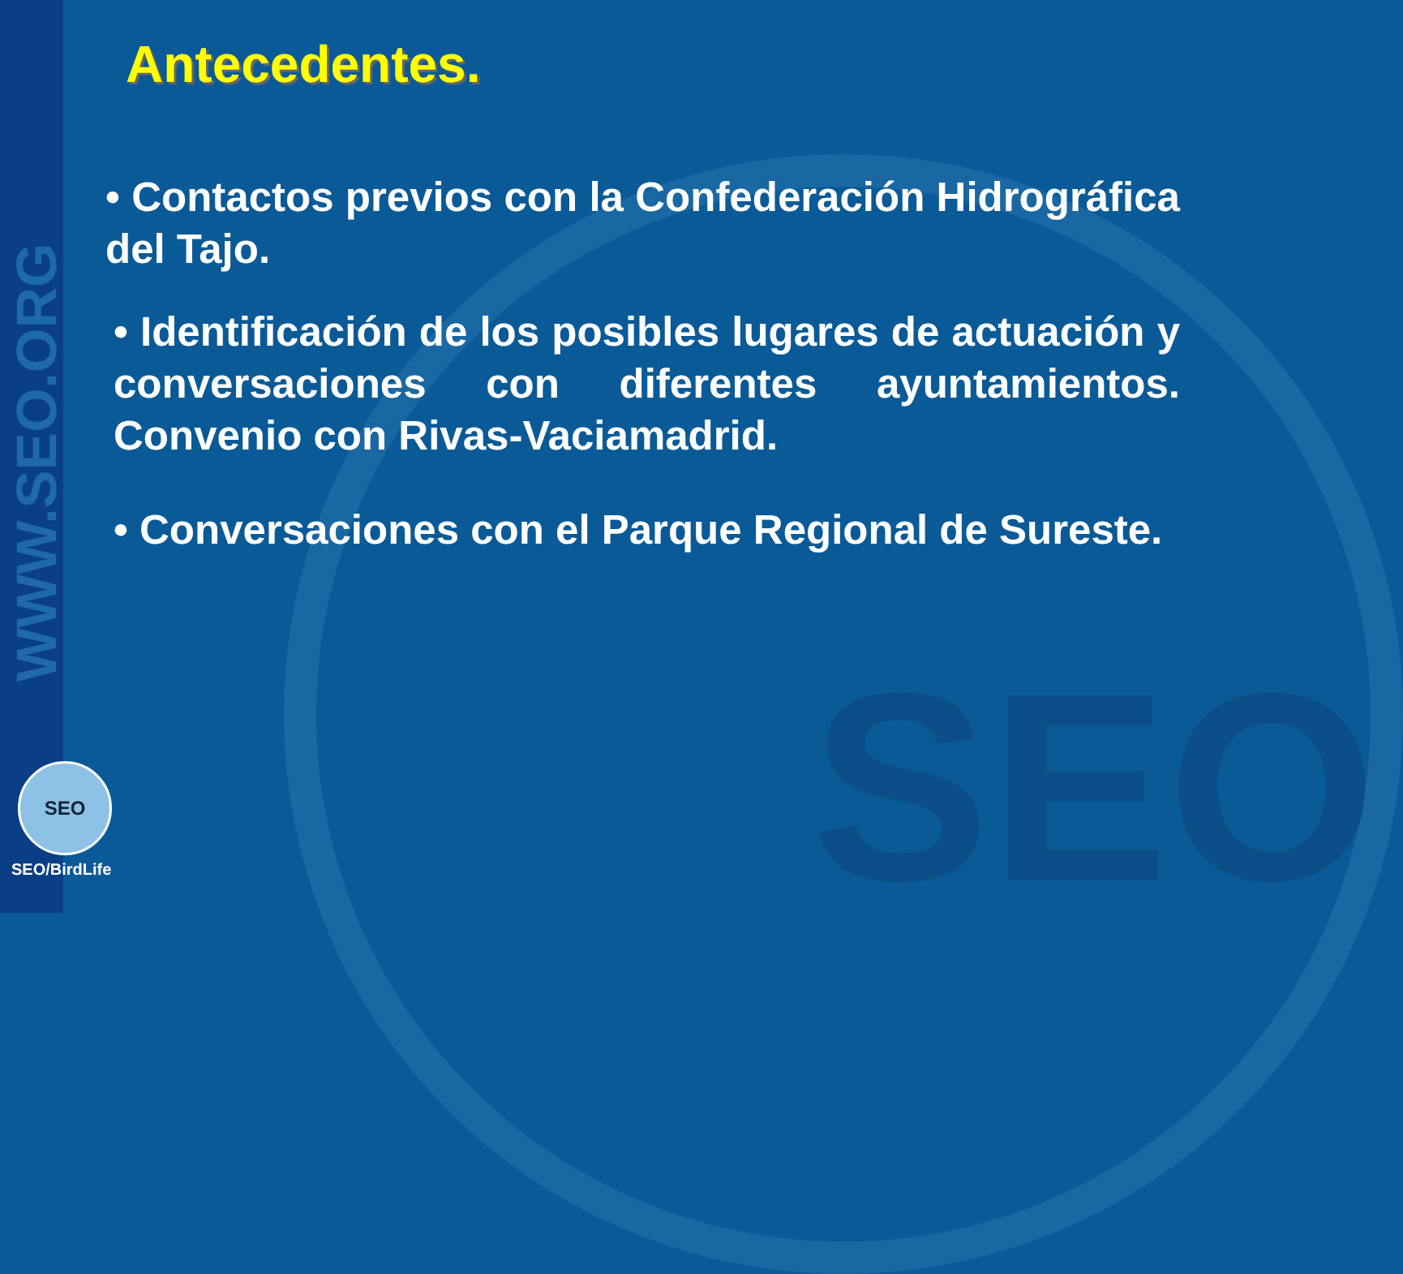SEO
WWW.SEO.ORG
Antecedentes.
• Contactos previos con la Confederación Hidrográfica del Tajo.
• Identificación de los posibles lugares de actuación y conversaciones con diferentes ayuntamientos. Convenio con Rivas-Vaciamadrid.
• Conversaciones con el Parque Regional de Sureste.
SEO
SEO/BirdLife